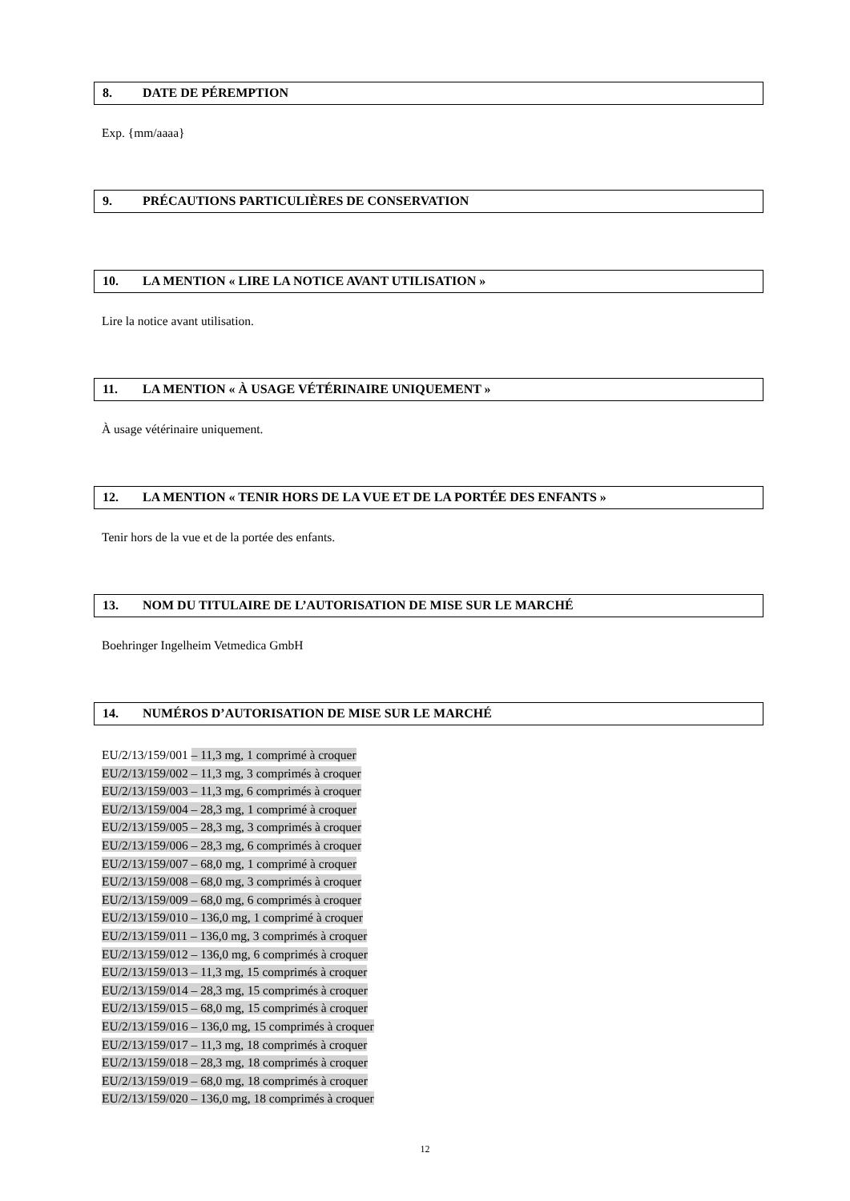8. DATE DE PÉREMPTION
Exp. {mm/aaaa}
9. PRÉCAUTIONS PARTICULIÈRES DE CONSERVATION
10. LA MENTION « LIRE LA NOTICE AVANT UTILISATION »
Lire la notice avant utilisation.
11. LA MENTION « À USAGE VÉTÉRINAIRE UNIQUEMENT »
À usage vétérinaire uniquement.
12. LA MENTION « TENIR HORS DE LA VUE ET DE LA PORTÉE DES ENFANTS »
Tenir hors de la vue et de la portée des enfants.
13. NOM DU TITULAIRE DE L’AUTORISATION DE MISE SUR LE MARCHÉ
Boehringer Ingelheim Vetmedica GmbH
14. NUMÉROS D’AUTORISATION DE MISE SUR LE MARCHÉ
EU/2/13/159/001 – 11,3 mg, 1 comprimé à croquer
EU/2/13/159/002 – 11,3 mg, 3 comprimés à croquer
EU/2/13/159/003 – 11,3 mg, 6 comprimés à croquer
EU/2/13/159/004 – 28,3 mg, 1 comprimé à croquer
EU/2/13/159/005 – 28,3 mg, 3 comprimés à croquer
EU/2/13/159/006 – 28,3 mg, 6 comprimés à croquer
EU/2/13/159/007 – 68,0 mg, 1 comprimé à croquer
EU/2/13/159/008 – 68,0 mg, 3 comprimés à croquer
EU/2/13/159/009 – 68,0 mg, 6 comprimés à croquer
EU/2/13/159/010 – 136,0 mg, 1 comprimé à croquer
EU/2/13/159/011 – 136,0 mg, 3 comprimés à croquer
EU/2/13/159/012 – 136,0 mg, 6 comprimés à croquer
EU/2/13/159/013 – 11,3 mg, 15 comprimés à croquer
EU/2/13/159/014 – 28,3 mg, 15 comprimés à croquer
EU/2/13/159/015 – 68,0 mg, 15 comprimés à croquer
EU/2/13/159/016 – 136,0 mg, 15 comprimés à croquer
EU/2/13/159/017 – 11,3 mg, 18 comprimés à croquer
EU/2/13/159/018 – 28,3 mg, 18 comprimés à croquer
EU/2/13/159/019 – 68,0 mg, 18 comprimés à croquer
EU/2/13/159/020 – 136,0 mg, 18 comprimés à croquer
12